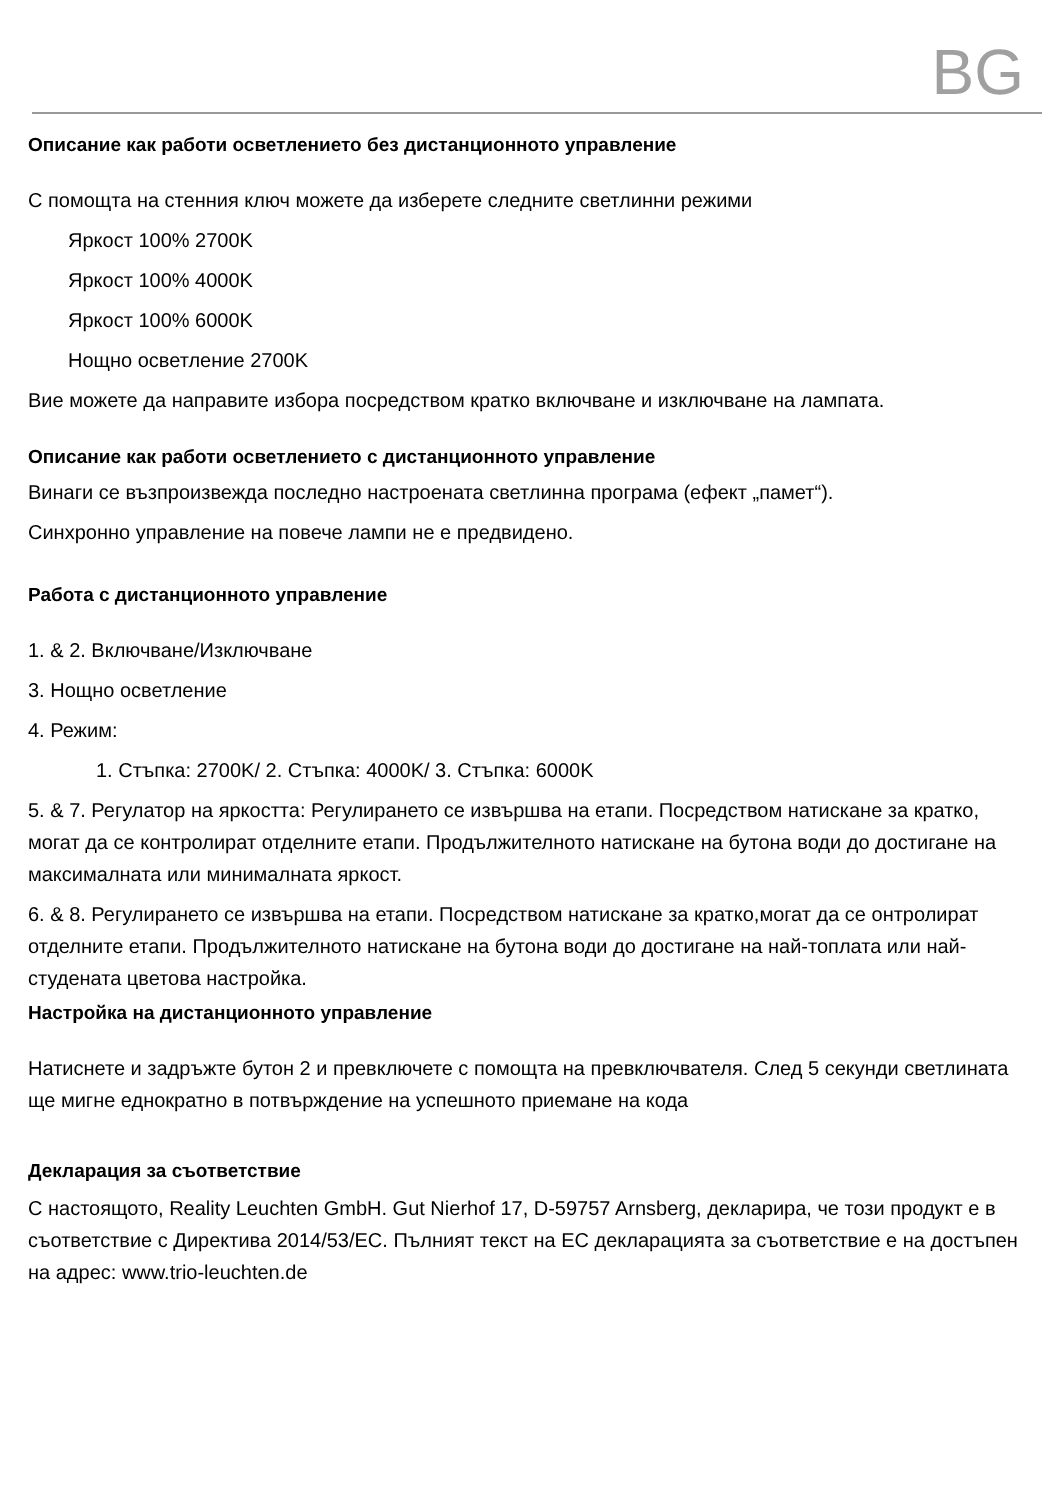BG
Описание как работи осветлението без дистанционното управление
С помощта на стенния ключ можете да изберете следните светлинни режими
Яркост 100% 2700K
Яркост 100% 4000K
Яркост 100% 6000K
Нощно осветление 2700K
Вие можете да направите избора посредством кратко включване и изключване на лампата.
Описание как работи осветлението с дистанционното управление
Винаги се възпроизвежда последно настроената светлинна програма (ефект „памет“).
Синхронно управление на повече лампи не е предвидено.
Работа с дистанционното управление
1. & 2. Включване/Изключване
3. Нощно осветление
4. Режим:
1. Стъпка: 2700K/ 2. Стъпка: 4000K/ 3. Стъпка: 6000K
5. & 7. Регулатор на яркостта: Регулирането се извършва на етапи. Посредством натискане за кратко, могат да се контролират отделните етапи. Продължителното натискане на бутона води до достигане на максималната или минималната яркост.
6. & 8. Регулирането се извършва на етапи. Посредством натискане за кратко,могат да се онтролират отделните етапи. Продължителното натискане на бутона води до достигане на най-топлата или най-студената цветова настройка.
Настройка на дистанционното управление
Натиснете и задръжте бутон 2 и превключете с помощта на превключвателя. След 5 секунди светлината ще мигне еднократно в потвърждение на успешното приемане на кода
Декларация за съответствие
С настоящото, Reality Leuchten GmbH. Gut Nierhof 17, D-59757 Arnsberg, декларира, че този продукт е в съответствие с Директива 2014/53/ЕС. Пълният текст на ЕС декларацията за съответствие е на достъпен на адрес: www.trio-leuchten.de